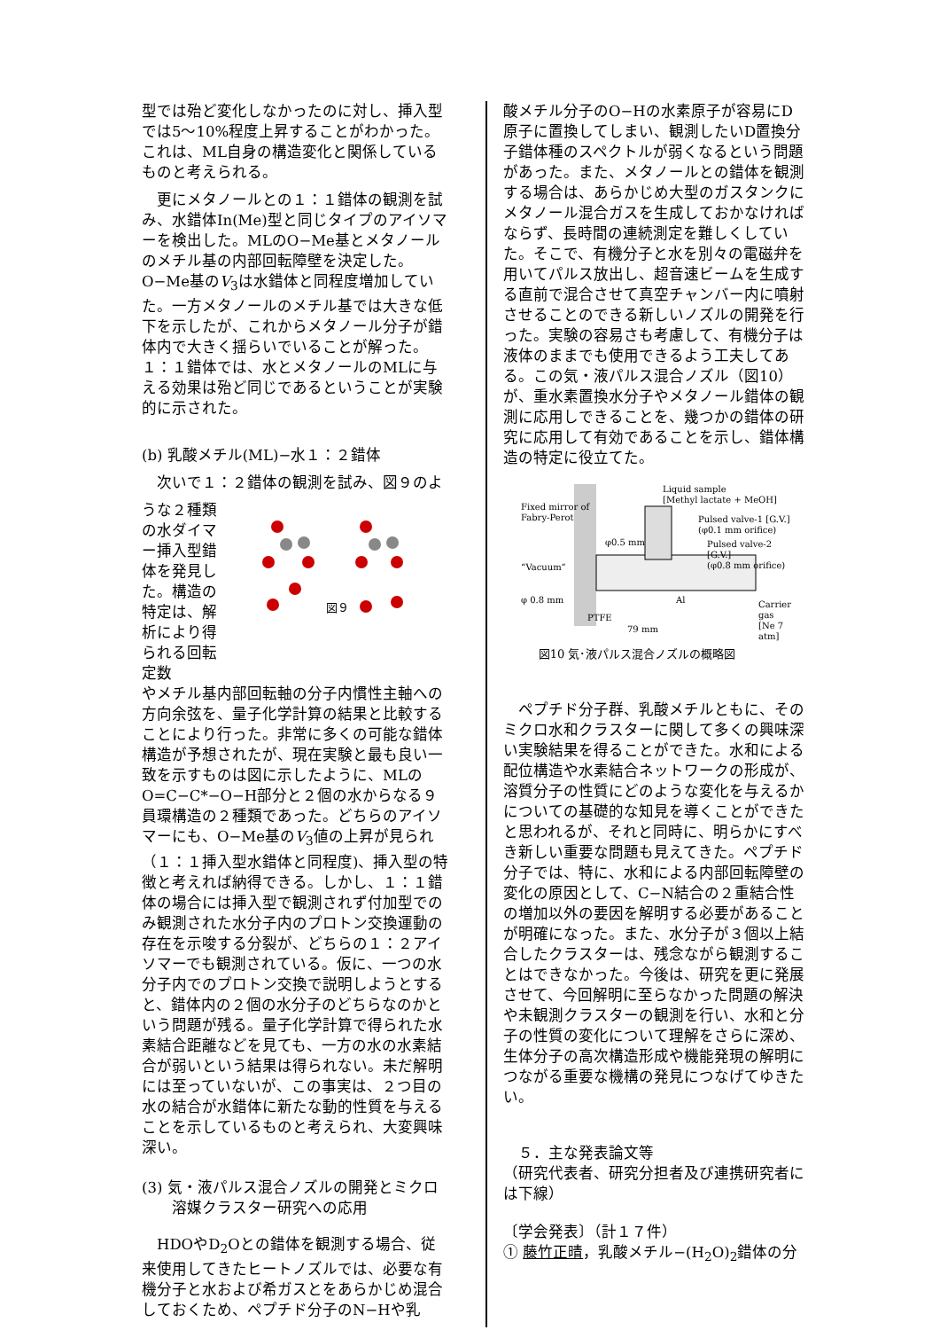型では殆ど変化しなかったのに対し、挿入型では5〜10%程度上昇することがわかった。これは、ML自身の構造変化と関係しているものと考えられる。
　更にメタノールとの１：１錯体の観測を試み、水錯体In(Me)型と同じタイプのアイソマーを検出した。MLのO−Me基とメタノールのメチル基の内部回転障壁を決定した。O−Me基のV<sub>3</sub>は水錯体と同程度増加していた。一方メタノールのメチル基では大きな低下を示したが、これからメタノール分子が錯体内で大きく揺らいでいることが解った。１：１錯体では、水とメタノールのMLに与える効果は殆ど同じであるということが実験的に示された。
(b) 乳酸メチル(ML)−水１：２錯体
　次いで１：２錯体の観測を試み、図９のよ
うな２種類の水ダイマー挿入型錯体を発見した。構造の特定は、解析により得られる回転定数
図９
やメチル基内部回転軸の分子内慣性主軸への方向余弦を、量子化学計算の結果と比較することにより行った。非常に多くの可能な錯体構造が予想されたが、現在実験と最も良い一致を示すものは図に示したように、MLのO=C−C*−O−H部分と２個の水からなる９員環構造の２種類であった。どちらのアイソマーにも、O−Me基のV<sub>3</sub>値の上昇が見られ（１：１挿入型水錯体と同程度)、挿入型の特徴と考えれば納得できる。しかし、１：１錯体の場合には挿入型で観測されず付加型でのみ観測された水分子内のプロトン交換運動の存在を示唆する分裂が、どちらの１：２アイソマーでも観測されている。仮に、一つの水分子内でのプロトン交換で説明しようとすると、錯体内の２個の水分子のどちらなのかという問題が残る。量子化学計算で得られた水素結合距離などを見ても、一方の水の水素結合が弱いという結果は得られない。未だ解明には至っていないが、この事実は、２つ目の水の結合が水錯体に新たな動的性質を与えることを示しているものと考えられ、大変興味深い。
(3) 気・液パルス混合ノズルの開発とミクロ
　　溶媒クラスター研究への応用
　HDOやD<sub>2</sub>Oとの錯体を観測する場合、従来使用してきたヒートノズルでは、必要な有機分子と水および希ガスとをあらかじめ混合しておくため、ペプチド分子のN−Hや乳
酸メチル分子のO−Hの水素原子が容易にD原子に置換してしまい、観測したいD置換分子錯体種のスペクトルが弱くなるという問題があった。また、メタノールとの錯体を観測する場合は、あらかじめ大型のガスタンクにメタノール混合ガスを生成しておかなければならず、長時間の連続測定を難しくしていた。そこで、有機分子と水を別々の電磁弁を用いてパルス放出し、超音速ビームを生成する直前で混合させて真空チャンバー内に噴射させることのできる新しいノズルの開発を行った。実験の容易さも考慮して、有機分子は液体のままでも使用できるよう工夫してある。この気・液パルス混合ノズル（図10）が、重水素置換水分子やメタノール錯体の観測に応用しできることを、幾つかの錯体の研究に応用して有効であることを示し、錯体構造の特定に役立てた。
Liquid sample
[Methyl lactate + MeOH]
Fixed mirror of
Fabry-Perot
Pulsed valve-1 [G.V.]
(φ0.1 mm orifice)
Pulsed valve-2 [G.V.]
(φ0.8 mm orifice)
φ0.5 mm
“Vacuum”
φ 0.8 mm Al
Carrier gas
[Ne 7 atm]
PTFE
79 mm
図10 気･液パルス混合ノズルの概略図
　ペプチド分子群、乳酸メチルともに、そのミクロ水和クラスターに関して多くの興味深い実験結果を得ることができた。水和による配位構造や水素結合ネットワークの形成が、溶質分子の性質にどのような変化を与えるかについての基礎的な知見を導くことができたと思われるが、それと同時に、明らかにすべき新しい重要な問題も見えてきた。ペプチド分子では、特に、水和による内部回転障壁の変化の原因として、C−N結合の２重結合性の増加以外の要因を解明する必要があることが明確になった。また、水分子が３個以上結合したクラスターは、残念ながら観測することはできなかった。今後は、研究を更に発展させて、今回解明に至らなかった問題の解決や未観測クラスターの観測を行い、水和と分子の性質の変化について理解をさらに深め、生体分子の高次構造形成や機能発現の解明につながる重要な機構の発見につなげてゆきたい。
　５．主な発表論文等
（研究代表者、研究分担者及び連携研究者には下線）
〔学会発表〕（計１７件）
① 藤竹正晴，乳酸メチル−(H<sub>2</sub>O)<sub>2</sub>錯体の分